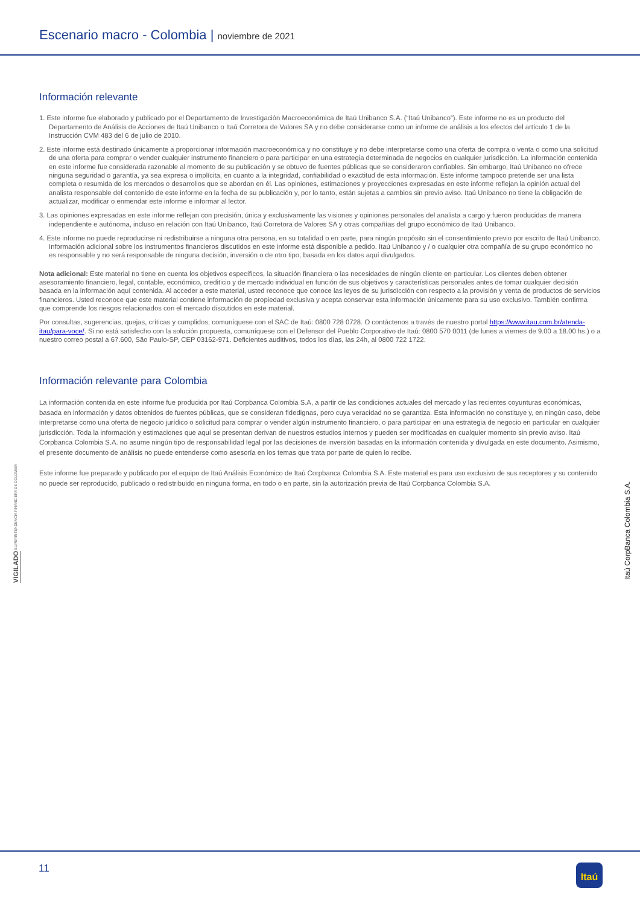Escenario macro - Colombia | noviembre de 2021
Información relevante
1. Este informe fue elaborado y publicado por el Departamento de Investigación Macroeconómica de Itaú Unibanco S.A. (“Itaú Unibanco”). Este informe no es un producto del Departamento de Análisis de Acciones de Itaú Unibanco o Itaú Corretora de Valores SA y no debe considerarse como un informe de análisis a los efectos del artículo 1 de la Instrucción CVM 483 del 6 de julio de 2010.
2. Este informe está destinado únicamente a proporcionar información macroeconómica y no constituye y no debe interpretarse como una oferta de compra o venta o como una solicitud de una oferta para comprar o vender cualquier instrumento financiero o para participar en una estrategia determinada de negocios en cualquier jurisdicción. La información contenida en este informe fue considerada razonable al momento de su publicación y se obtuvo de fuentes públicas que se consideraron confiables. Sin embargo, Itaú Unibanco no ofrece ninguna seguridad o garantía, ya sea expresa o implícita, en cuanto a la integridad, confiabilidad o exactitud de esta información. Este informe tampoco pretende ser una lista completa o resumida de los mercados o desarrollos que se abordan en él. Las opiniones, estimaciones y proyecciones expresadas en este informe reflejan la opinión actual del analista responsable del contenido de este informe en la fecha de su publicación y, por lo tanto, están sujetas a cambios sin previo aviso. Itaú Unibanco no tiene la obligación de actualizar, modificar o enmendar este informe e informar al lector.
3. Las opiniones expresadas en este informe reflejan con precisión, única y exclusivamente las visiones y opiniones personales del analista a cargo y fueron producidas de manera independiente e autónoma, incluso en relación con Itaú Unibanco, Itaú Corretora de Valores SA y otras compañías del grupo económico de Itaú Unibanco.
4. Este informe no puede reproducirse ni redistribuirse a ninguna otra persona, en su totalidad o en parte, para ningún propósito sin el consentimiento previo por escrito de Itaú Unibanco. Información adicional sobre los instrumentos financieros discutidos en este informe está disponible a pedido. Itaú Unibanco y / o cualquier otra compañía de su grupo económico no es responsable y no será responsable de ninguna decisión, inversión o de otro tipo, basada en los datos aquí divulgados.
Nota adicional: Este material no tiene en cuenta los objetivos específicos, la situación financiera o las necesidades de ningún cliente en particular. Los clientes deben obtener asesoramiento financiero, legal, contable, económico, crediticio y de mercado individual en función de sus objetivos y características personales antes de tomar cualquier decisión basada en la información aquí contenida. Al acceder a este material, usted reconoce que conoce las leyes de su jurisdicción con respecto a la provisión y venta de productos de servicios financieros. Usted reconoce que este material contiene información de propiedad exclusiva y acepta conservar esta información únicamente para su uso exclusivo. También confirma que comprende los riesgos relacionados con el mercado discutidos en este material.
Por consultas, sugerencias, quejas, críticas y cumplidos, comuníquese con el SAC de Itaú: 0800 728 0728. O contáctenos a través de nuestro portal https://www.itau.com.br/atenda-itau/para-voce/. Si no está satisfecho con la solución propuesta, comuníquese con el Defensor del Pueblo Corporativo de Itaú: 0800 570 0011 (de lunes a viernes de 9.00 a 18.00 hs.) o a nuestro correo postal a 67.600, São Paulo-SP, CEP 03162-971. Deficientes auditivos, todos los días, las 24h, al 0800 722 1722.
Información relevante para Colombia
La información contenida en este informe fue producida por Itaú Corpbanca Colombia S.A, a partir de las condiciones actuales del mercado y las recientes coyunturas económicas, basada en información y datos obtenidos de fuentes públicas, que se consideran fidedignas, pero cuya veracidad no se garantiza. Esta información no constituye y, en ningún caso, debe interpretarse como una oferta de negocio jurídico o solicitud para comprar o vender algún instrumento financiero, o para participar en una estrategia de negocio en particular en cualquier jurisdicción. Toda la información y estimaciones que aquí se presentan derivan de nuestros estudios internos y pueden ser modificadas en cualquier momento sin previo aviso. Itaú Corpbanca Colombia S.A. no asume ningún tipo de responsabilidad legal por las decisiones de inversión basadas en la información contenida y divulgada en este documento. Asimismo, el presente documento de análisis no puede entenderse como asesoría en los temas que trata por parte de quien lo recibe.
Este informe fue preparado y publicado por el equipo de Itaú Análisis Económico de Itaú Corpbanca Colombia S.A. Este material es para uso exclusivo de sus receptores y su contenido no puede ser reproducido, publicado o redistribuido en ninguna forma, en todo o en parte, sin la autorización previa de Itaú Corpbanca Colombia S.A.
VIGILADO SUPERINTENDENCIA FINANCIERA DE COLOMBIA
Itaú CorpBanca Colombia S.A.
11
Itaú